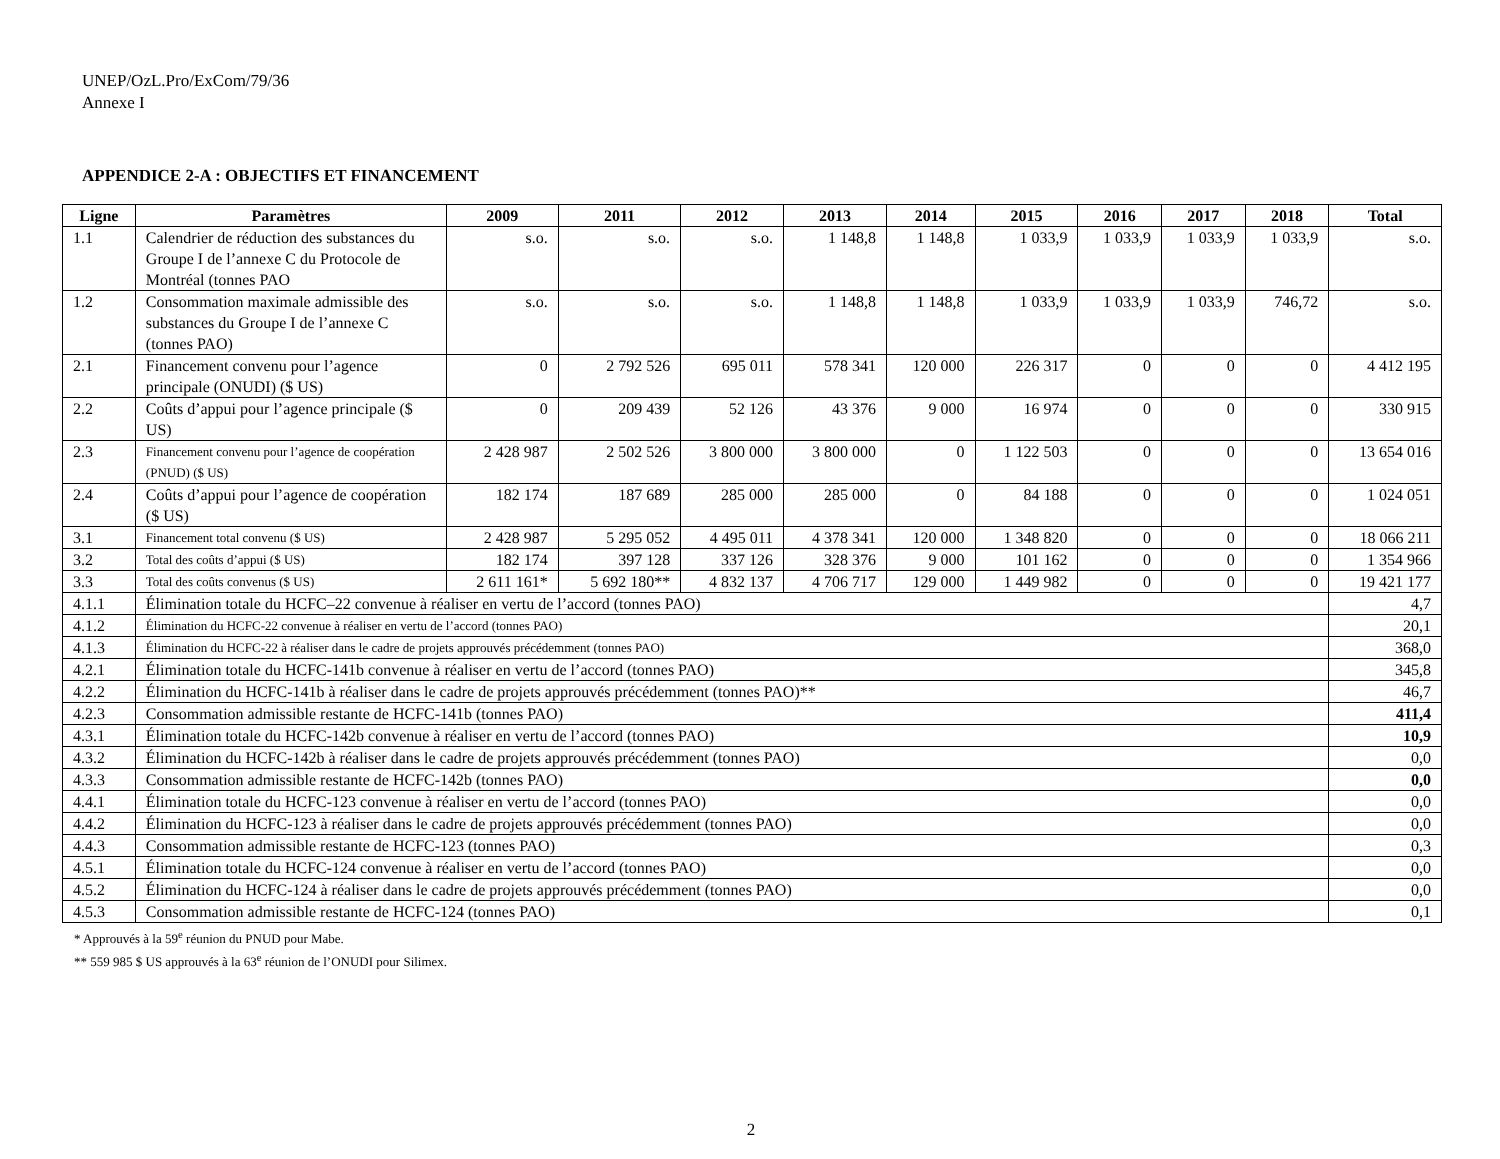UNEP/OzL.Pro/ExCom/79/36
Annexe I
APPENDICE 2-A : OBJECTIFS ET FINANCEMENT
| Ligne | Paramètres | 2009 | 2011 | 2012 | 2013 | 2014 | 2015 | 2016 | 2017 | 2018 | Total |
| --- | --- | --- | --- | --- | --- | --- | --- | --- | --- | --- | --- |
| 1.1 | Calendrier de réduction des substances du Groupe I de l’annexe C du Protocole de Montréal (tonnes PAO | s.o. | s.o. | s.o. | 1 148,8 | 1 148,8 | 1 033,9 | 1 033,9 | 1 033,9 | 1 033,9 | s.o. |
| 1.2 | Consommation maximale admissible des substances du Groupe I de l’annexe C (tonnes PAO) | s.o. | s.o. | s.o. | 1 148,8 | 1 148,8 | 1 033,9 | 1 033,9 | 1 033,9 | 746,72 | s.o. |
| 2.1 | Financement convenu pour l’agence principale (ONUDI) ($ US) | 0 | 2 792 526 | 695 011 | 578 341 | 120 000 | 226 317 | 0 | 0 | 0 | 4 412 195 |
| 2.2 | Coûts d’appui pour l’agence principale ($ US) | 0 | 209 439 | 52 126 | 43 376 | 9 000 | 16 974 | 0 | 0 | 0 | 330 915 |
| 2.3 | Financement convenu pour l’agence de coopération (PNUD) ($ US) | 2 428 987 | 2 502 526 | 3 800 000 | 3 800 000 | 0 | 1 122 503 | 0 | 0 | 0 | 13 654 016 |
| 2.4 | Coûts d’appui pour l’agence de coopération ($ US) | 182 174 | 187 689 | 285 000 | 285 000 | 0 | 84 188 | 0 | 0 | 0 | 1 024 051 |
| 3.1 | Financement total convenu ($ US) | 2 428 987 | 5 295 052 | 4 495 011 | 4 378 341 | 120 000 | 1 348 820 | 0 | 0 | 0 | 18 066 211 |
| 3.2 | Total des coûts d’appui ($ US) | 182 174 | 397 128 | 337 126 | 328 376 | 9 000 | 101 162 | 0 | 0 | 0 | 1 354 966 |
| 3.3 | Total des coûts convenus ($ US) | 2 611 161* | 5 692 180** | 4 832 137 | 4 706 717 | 129 000 | 1 449 982 | 0 | 0 | 0 | 19 421 177 |
| 4.1.1 | Élimination totale du HCFC–22 convenue à réaliser en vertu de l’accord (tonnes PAO) | | | | | | | | | | 4,7 |
| 4.1.2 | Élimination du HCFC-22 convenue à réaliser en vertu de l’accord (tonnes PAO) | | | | | | | | | | 20,1 |
| 4.1.3 | Élimination du HCFC-22 à réaliser dans le cadre de projets approuvés précédemment (tonnes PAO) | | | | | | | | | | 368,0 |
| 4.2.1 | Élimination totale du HCFC-141b convenue à réaliser en vertu de l’accord (tonnes PAO) | | | | | | | | | | 345,8 |
| 4.2.2 | Élimination du HCFC-141b à réaliser dans le cadre de projets approuvés précédemment (tonnes PAO)** | | | | | | | | | | 46,7 |
| 4.2.3 | Consommation admissible restante de HCFC-141b (tonnes PAO) | | | | | | | | | | 411,4 |
| 4.3.1 | Élimination totale du HCFC-142b convenue à réaliser en vertu de l’accord (tonnes PAO) | | | | | | | | | | 10,9 |
| 4.3.2 | Élimination du HCFC-142b à réaliser dans le cadre de projets approuvés précédemment (tonnes PAO) | | | | | | | | | | 0,0 |
| 4.3.3 | Consommation admissible restante de HCFC-142b (tonnes PAO) | | | | | | | | | | 0,0 |
| 4.4.1 | Élimination totale du HCFC-123 convenue à réaliser en vertu de l’accord (tonnes PAO) | | | | | | | | | | 0,0 |
| 4.4.2 | Élimination du HCFC-123 à réaliser dans le cadre de projets approuvés précédemment (tonnes PAO) | | | | | | | | | | 0,0 |
| 4.4.3 | Consommation admissible restante de HCFC-123 (tonnes PAO) | | | | | | | | | | 0,3 |
| 4.5.1 | Élimination totale du HCFC-124 convenue à réaliser en vertu de l’accord (tonnes PAO) | | | | | | | | | | 0,0 |
| 4.5.2 | Élimination du HCFC-124 à réaliser dans le cadre de projets approuvés précédemment (tonnes PAO) | | | | | | | | | | 0,0 |
| 4.5.3 | Consommation admissible restante de HCFC-124 (tonnes PAO) | | | | | | | | | | 0,1 |
* Approuvés à la 59<sup>e</sup> réunion du PNUD pour Mabe.
** 559 985 $ US approuvés à la 63<sup>e</sup> réunion de l’ONUDI pour Silimex.
2